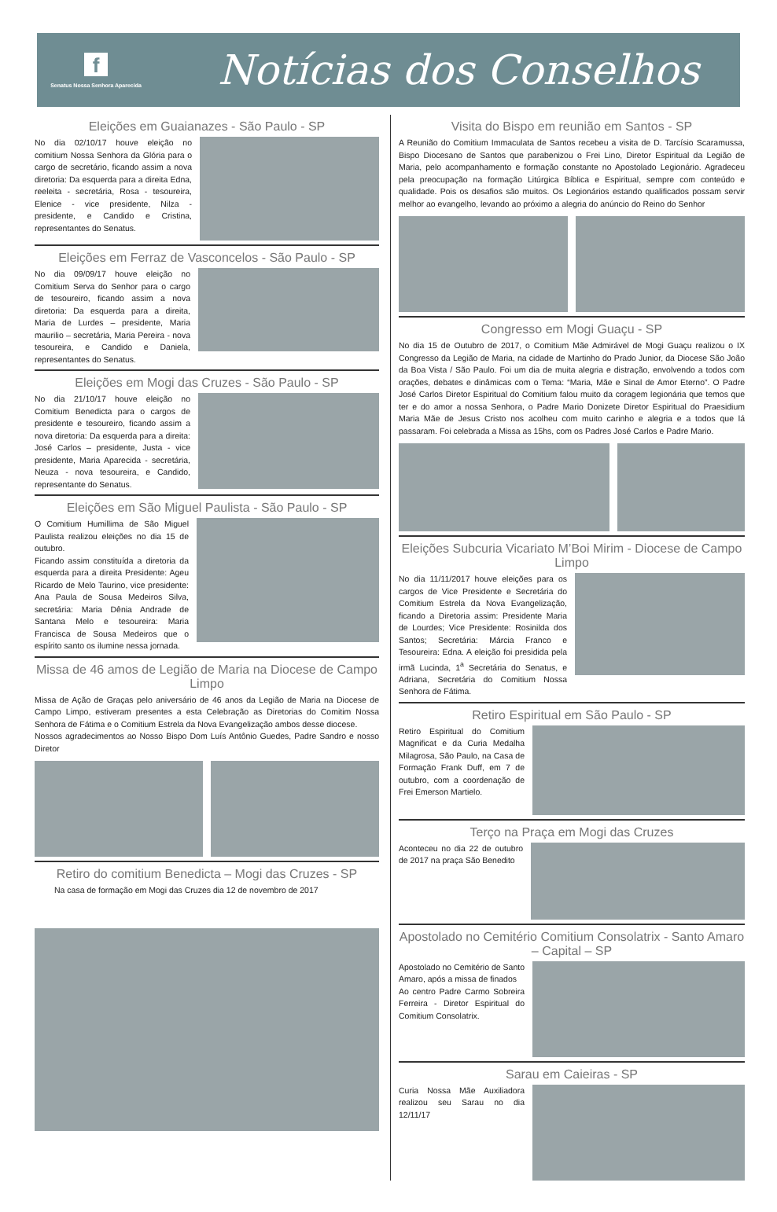f
Senatus Nossa Senhora Aparecida
Notícias dos Conselhos
Eleições em Guaianazes - São Paulo - SP
No dia 02/10/17 houve eleição no comitium Nossa Senhora da Glória para o cargo de secretário, ficando assim a nova diretoria: Da esquerda para a direita Edna, reeleita - secretária, Rosa - tesoureira, Elenice - vice presidente, Nilza - presidente, e Candido e Cristina, representantes do Senatus.
Eleições em Ferraz de Vasconcelos - São Paulo - SP
No dia 09/09/17 houve eleição no Comitium Serva do Senhor para o cargo de tesoureiro, ficando assim a nova diretoria: Da esquerda para a direita, Maria de Lurdes – presidente, Maria maurilio – secretária, Maria Pereira - nova tesoureira, e Candido e Daniela, representantes do Senatus.
Eleições em Mogi das Cruzes - São Paulo - SP
No dia 21/10/17 houve eleição no Comitium Benedicta para o cargos de presidente e tesoureiro, ficando assim a nova diretoria: Da esquerda para a direita: José Carlos – presidente, Justa - vice presidente, Maria Aparecida - secretária, Neuza - nova tesoureira, e Candido, representante do Senatus.
Eleições em São Miguel Paulista - São Paulo - SP
O Comitium Humillima de São Miguel Paulista realizou eleições no dia 15 de outubro.
Ficando assim constituída a diretoria da esquerda para a direita Presidente: Ageu Ricardo de Melo Taurino, vice presidente: Ana Paula de Sousa Medeiros Silva, secretária: Maria Dênia Andrade de Santana Melo e tesoureira: Maria Francisca de Sousa Medeiros que o espírito santo os ilumine nessa jornada.
Missa de 46 amos de Legião de Maria na Diocese de Campo Limpo
Missa de Ação de Graças pelo aniversário de 46 anos da Legião de Maria na Diocese de Campo Limpo, estiveram presentes a esta Celebração as Diretorias do Comitim Nossa Senhora de Fátima e o Comitium Estrela da Nova Evangelização ambos desse diocese.
Nossos agradecimentos ao Nosso Bispo Dom Luís Antônio Guedes, Padre Sandro e nosso Diretor
Retiro do comitium Benedicta – Mogi das Cruzes - SP
Na casa de formação em Mogi das Cruzes dia 12 de novembro de 2017
Visita do Bispo em reunião em Santos - SP
A Reunião do Comitium Immaculata de Santos recebeu a visita de D. Tarcísio Scaramussa, Bispo Diocesano de Santos que parabenizou o Frei Lino, Diretor Espiritual da Legião de Maria, pelo acompanhamento e formação constante no Apostolado Legionário. Agradeceu pela preocupação na formação Litúrgica Bíblica e Espiritual, sempre com conteúdo e qualidade. Pois os desafios são muitos. Os Legionários estando qualificados possam servir melhor ao evangelho, levando ao próximo a alegria do anúncio do Reino do Senhor
Congresso em Mogi Guaçu - SP
No dia 15 de Outubro de 2017, o Comitium Mãe Admirável de Mogi Guaçu realizou o IX Congresso da Legião de Maria, na cidade de Martinho do Prado Junior, da Diocese São João da Boa Vista / São Paulo. Foi um dia de muita alegria e distração, envolvendo a todos com orações, debates e dinâmicas com o Tema: “Maria, Mãe e Sinal de Amor Eterno”. O Padre José Carlos Diretor Espiritual do Comitium falou muito da coragem legionária que temos que ter e do amor a nossa Senhora, o Padre Mario Donizete Diretor Espiritual do Praesidium Maria Mãe de Jesus Cristo nos acolheu com muito carinho e alegria e a todos que lá passaram. Foi celebrada a Missa as 15hs, com os Padres José Carlos e Padre Mario.
Eleições Subcuria Vicariato M’Boi Mirim - Diocese de Campo Limpo
No dia 11/11/2017 houve eleições para os cargos de Vice Presidente e Secretária do Comitium Estrela da Nova Evangelização, ficando a Diretoria assim: Presidente Maria de Lourdes; Vice Presidente: Rosinilda dos Santos; Secretária: Márcia Franco e Tesoureira: Edna. A eleição foi presidida pela irmã Lucinda, 1<sup>a</sup> Secretária do Senatus, e Adriana, Secretária do Comitium Nossa Senhora de Fátima.
Retiro Espiritual em São Paulo - SP
Retiro Espiritual do Comitium Magnificat e da Curia Medalha Milagrosa, São Paulo, na Casa de Formação Frank Duff, em 7 de outubro, com a coordenação de Frei Emerson Martielo.
Terço na Praça em Mogi das Cruzes
Aconteceu no dia 22 de outubro de 2017 na praça São Benedito
Apostolado no Cemitério Comitium Consolatrix - Santo Amaro – Capital – SP
Apostolado no Cemitério de Santo Amaro, após a missa de finados
Ao centro Padre Carmo Sobreira Ferreira - Diretor Espiritual do Comitium Consolatrix.
Sarau em Caieiras - SP
Curia Nossa Mãe Auxiliadora realizou seu Sarau no dia 12/11/17